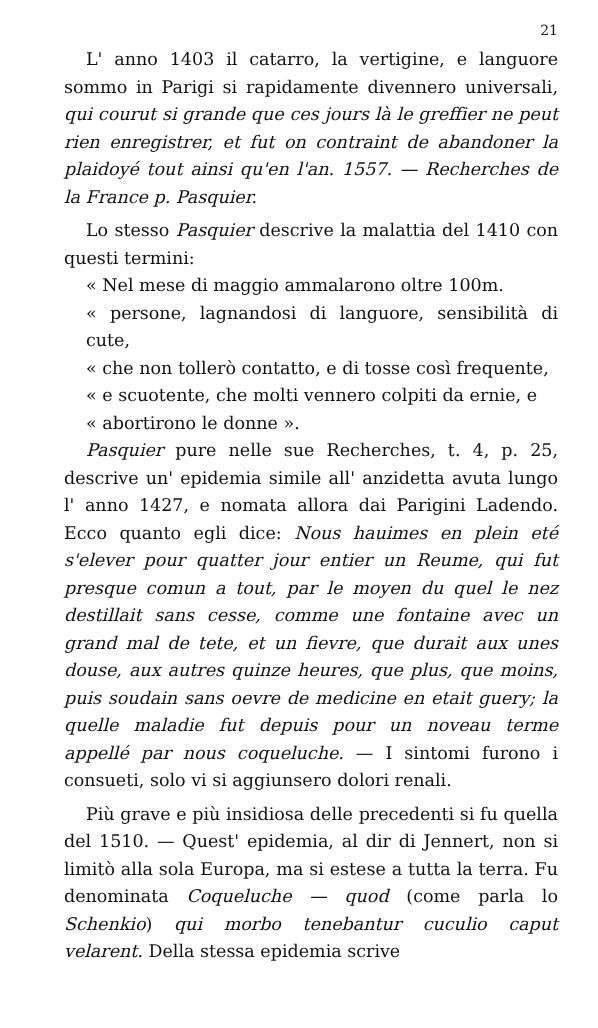21
L' anno 1403 il catarro, la vertigine, e languore sommo in Parigi si rapidamente divennero universali, qui courut si grande que ces jours là le greffier ne peut rien enregistrer, et fut on contraint de abandoner la plaidoyé tout ainsi qu'en l'an. 1557. — Recherches de la France p. Pasquier.
Lo stesso Pasquier descrive la malattia del 1410 con questi termini:
« Nel mese di maggio ammalarono oltre 100m.
« persone, lagnandosi di languore, sensibilità di cute,
« che non tollerò contatto, e di tosse così frequente,
« e scuotente, che molti vennero colpiti da ernie, e
« abortirono le donne ».
Pasquier pure nelle sue Recherches, t. 4, p. 25, descrive un' epidemia simile all' anzidetta avuta lungo l' anno 1427, e nomata allora dai Parigini Ladendo. Ecco quanto egli dice: Nous hauimes en plein eté s'elever pour quatter jour entier un Reume, qui fut presque comun a tout, par le moyen du quel le nez destillait sans cesse, comme une fontaine avec un grand mal de tete, et un fievre, que durait aux unes douse, aux autres quinze heures, que plus, que moins, puis soudain sans oevre de medicine en etait guery; la quelle maladie fut depuis pour un noveau terme appellé par nous coqueluche. — I sintomi furono i consueti, solo vi si aggiunsero dolori renali.
Più grave e più insidiosa delle precedenti si fu quella del 1510. — Quest' epidemia, al dir di Jennert, non si limitò alla sola Europa, ma si estese a tutta la terra. Fu denominata Coqueluche — quod (come parla lo Schenkio) qui morbo tenebantur cuculio caput velarent. Della stessa epidemia scrive